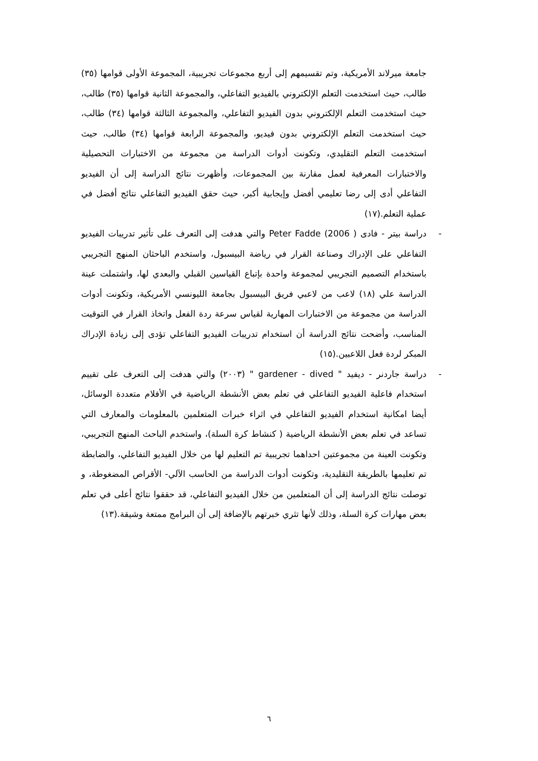جامعة ميرلاند الأمريكية، وتم تقسيمهم إلى أربع مجموعات تجريبية، المجموعة الأولى قوامها (٣٥) طالب، حيث استخدمت التعلم الإلكتروني بالفيديو التفاعلي، والمجموعة الثانية قوامها (٣٥) طالب، حيث استخدمت التعلم الإلكتروني بدون الفيديو التفاعلي، والمجموعة الثالثة قوامها (٣٤) طالب، حيث استخدمت التعلم الإلكتروني بدون فيديو، والمجموعة الرابعة قوامها (٣٤) طالب، حيث استخدمت التعلم التقليدي، وتكونت أدوات الدراسة من مجموعة من الاختبارات التحصيلية والاختبارات المعرفية لعمل مقارنة بين المجموعات، وأظهرت نتائج الدراسة إلى أن الفيديو التفاعلي أدى إلى رضا تعليمي أفضل وإيجابية أكبر، حيث حقق الفيديو التفاعلي نتائج أفضل في عملية التعلم.(١٧)
- دراسة بيتر - فادى ( Peter Fadde (2006 والتي هدفت إلى التعرف على تأثير تدريبات الفيديو التفاعلي على الإدراك وصناعة القرار في رياضة البيسبول، واستخدم الباحثان المنهج التجريبي باستخدام التصميم التجريبي لمجموعة واحدة بإتباع القياسين القبلي والبعدي لها، واشتملت عينة الدراسة علي (١٨) لاعب من لاعبي فريق البيسبول بجامعة الليونسي الأمريكية، وتكونت أدوات الدراسة من مجموعة من الاختبارات المهارية لقياس سرعة ردة الفعل واتخاذ القرار في التوقيت المناسب، وأضحت نتائج الدراسة أن استخدام تدريبات الفيديو التفاعلي تؤدى إلى زيادة الإدراك المبكر لردة فعل اللاعبين.(١٥)
- دراسة جاردنر - ديفيد " gardener - dived " (٢٠٠٣) والتي هدفت إلى التعرف على تقييم استخدام فاعلية الفيديو التفاعلي في تعلم بعض الأنشطة الرياضية في الأفلام متعددة الوسائل، أيضا امكانية استخدام الفيديو التفاعلي في اثراء خبرات المتعلمين بالمعلومات والمعارف التي تساعد في تعلم بعض الأنشطة الرياضية ( كنشاط كرة السلة)، واستخدم الباحث المنهج التجريبي، وتكونت العينة من مجموعتين احداهما تجريبية تم التعليم لها من خلال الفيديو التفاعلي، والضابطة تم تعليمها بالطريقة التقليدية، وتكونت أدوات الدراسة من الحاسب الآلي- الأقراص المضغوطة، و توصلت نتائج الدراسة إلى أن المتعلمين من خلال الفيديو التفاعلي، قد حققوا نتائج أعلى في تعلم بعض مهارات كرة السلة، وذلك لأنها تثري خبرتهم بالإضافة إلى أن البرامج ممتعة وشيقة.(١٣)
٦